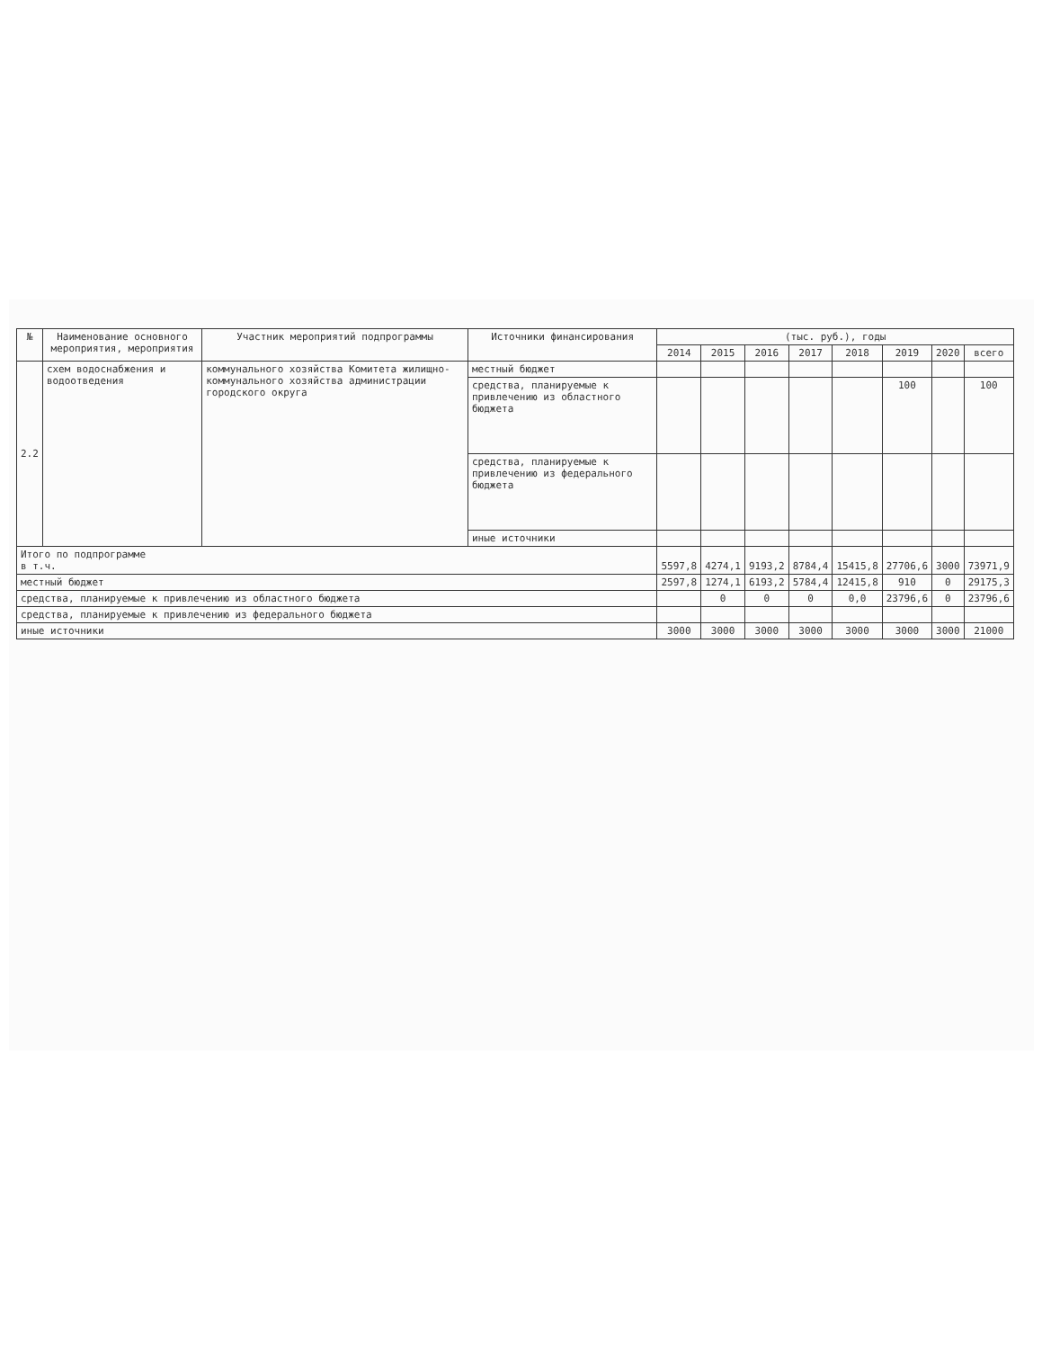| № | Наименование основного мероприятия, мероприятия | Участник мероприятий подпрограммы | Источники финансирования | (тыс. руб.), годы | | | | | | | |
| --- | --- | --- | --- | --- | --- | --- | --- | --- | --- | --- | --- |
| | | | | 2014 | 2015 | 2016 | 2017 | 2018 | 2019 | 2020 | всего |
| 2.2 | схем водоснабжения и водоотведения | коммунального хозяйства Комитета жилищно-коммунального хозяйства администрации городского округа | местный бюджет | | | | | | | | |
| | | | средства, планируемые к привлечению из областного бюджета | | | | | | 100 | | 100 |
| | | | средства, планируемые к привлечению из федерального бюджета | | | | | | | | |
| | | | иные источники | | | | | | | | |
| Итого по подпрограмме в т.ч. | | | | 5597,8 | 4274,1 | 9193,2 | 8784,4 | 15415,8 | 27706,6 | 3000 | 73971,9 |
| местный бюджет | | | | 2597,8 | 1274,1 | 6193,2 | 5784,4 | 12415,8 | 910 | 0 | 29175,3 |
| средства, планируемые к привлечению из областного бюджета | | | | | 0 | 0 | 0 | 0,0 | 23796,6 | 0 | 23796,6 |
| средства, планируемые к привлечению из федерального бюджета | | | | | | | | | | | |
| иные источники | | | | 3000 | 3000 | 3000 | 3000 | 3000 | 3000 | 3000 | 21000 |